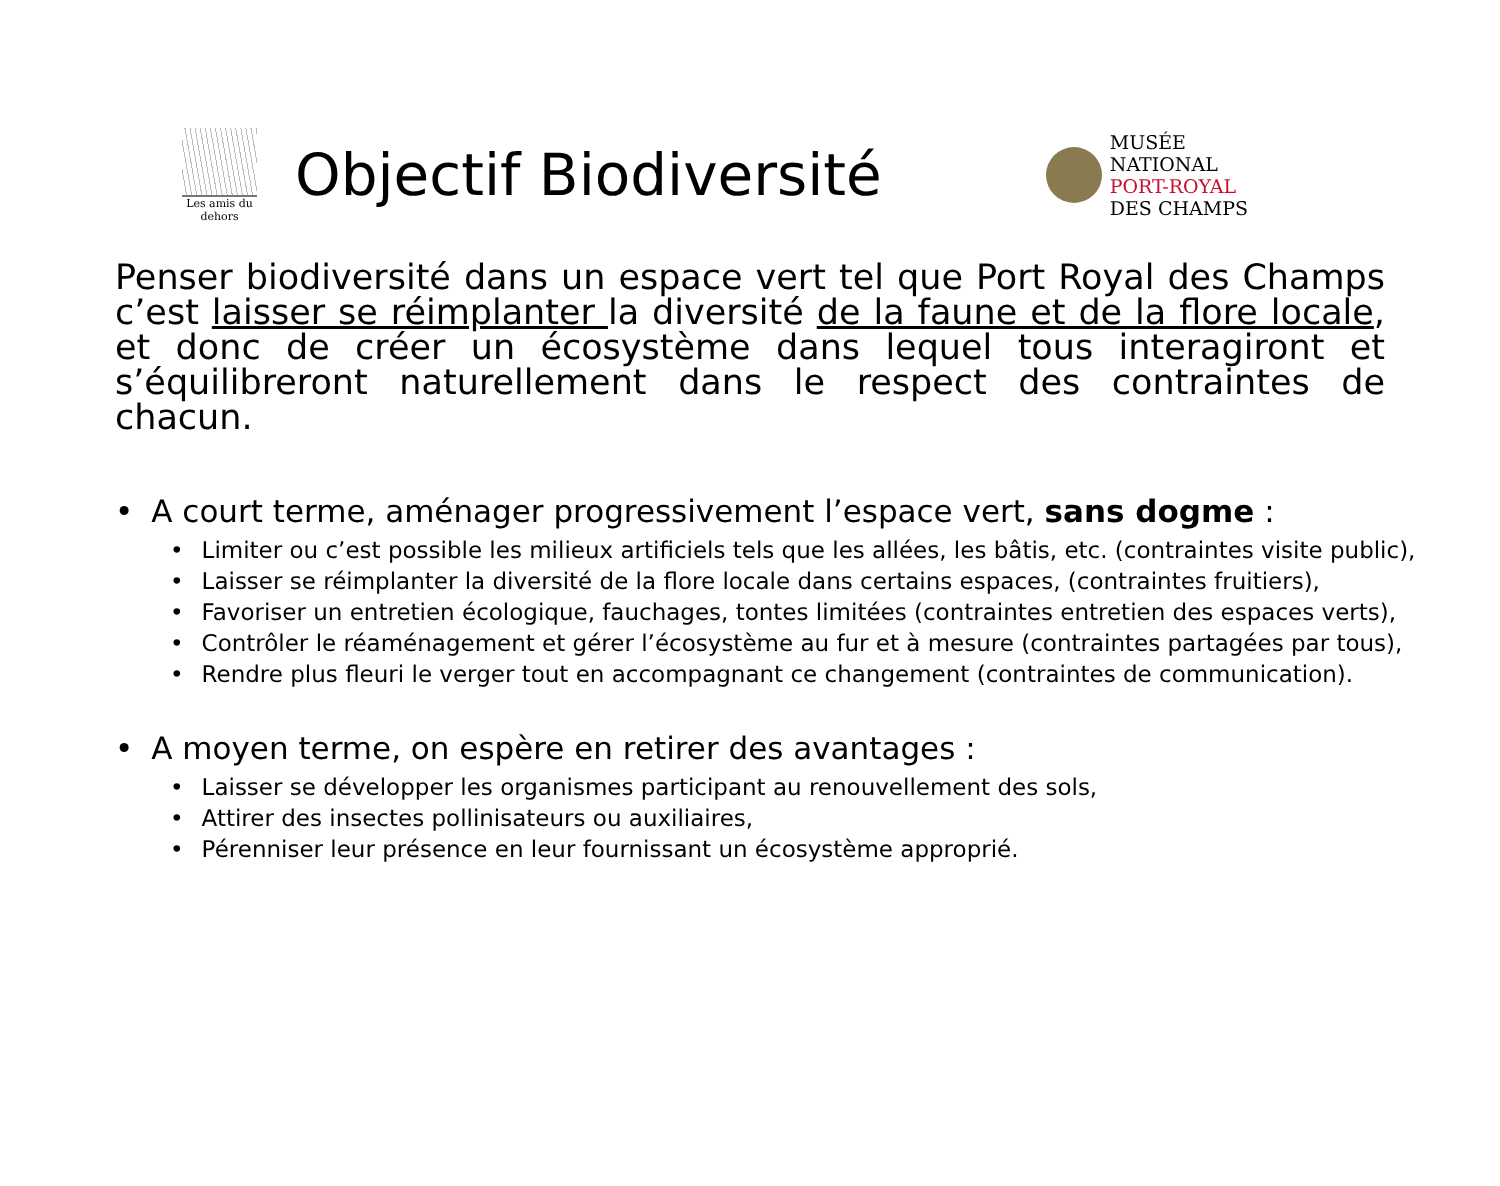Les amis du dehors
Objectif Biodiversité
MUSÉE
NATIONAL
PORT-ROYAL
DES CHAMPS
Penser biodiversité dans un espace vert tel que Port Royal des Champs c’est laisser se réimplanter la diversité de la faune et de la flore locale, et donc de créer un écosystème dans lequel tous interagiront et s’équilibreront naturellement dans le respect des contraintes de chacun.
• A court terme, aménager progressivement l’espace vert, sans dogme :
• Limiter ou c’est possible les milieux artificiels tels que les allées, les bâtis, etc. (contraintes visite public),
• Laisser se réimplanter la diversité de la flore locale dans certains espaces, (contraintes fruitiers),
• Favoriser un entretien écologique, fauchages, tontes limitées (contraintes entretien des espaces verts),
• Contrôler le réaménagement et gérer l’écosystème au fur et à mesure (contraintes partagées par tous),
• Rendre plus fleuri le verger tout en accompagnant ce changement (contraintes de communication).
• A moyen terme, on espère en retirer des avantages :
• Laisser se développer les organismes participant au renouvellement des sols,
• Attirer des insectes pollinisateurs ou auxiliaires,
• Pérenniser leur présence en leur fournissant un écosystème approprié.